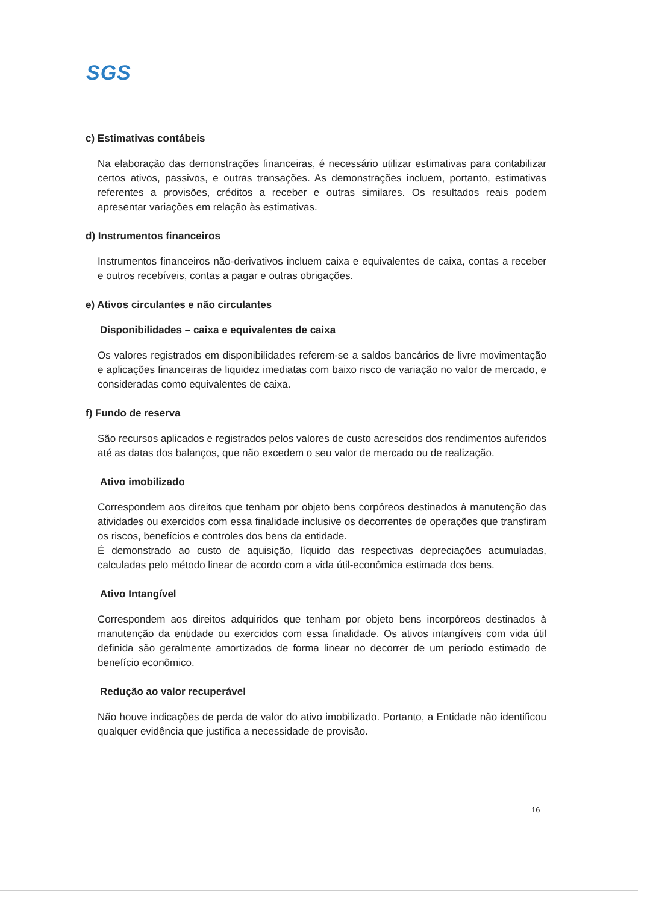SGS
c) Estimativas contábeis
Na elaboração das demonstrações financeiras, é necessário utilizar estimativas para contabilizar certos ativos, passivos, e outras transações. As demonstrações incluem, portanto, estimativas referentes a provisões, créditos a receber e outras similares. Os resultados reais podem apresentar variações em relação às estimativas.
d) Instrumentos financeiros
Instrumentos financeiros não-derivativos incluem caixa e equivalentes de caixa, contas a receber e outros recebíveis, contas a pagar e outras obrigações.
e) Ativos circulantes e não circulantes
Disponibilidades – caixa e equivalentes de caixa
Os valores registrados em disponibilidades referem-se a saldos bancários de livre movimentação e aplicações financeiras de liquidez imediatas com baixo risco de variação no valor de mercado, e consideradas como equivalentes de caixa.
f) Fundo de reserva
São recursos aplicados e registrados pelos valores de custo acrescidos dos rendimentos auferidos até as datas dos balanços, que não excedem o seu valor de mercado ou de realização.
Ativo imobilizado
Correspondem aos direitos que tenham por objeto bens corpóreos destinados à manutenção das atividades ou exercidos com essa finalidade inclusive os decorrentes de operações que transfiram os riscos, benefícios e controles dos bens da entidade.
É demonstrado ao custo de aquisição, líquido das respectivas depreciações acumuladas, calculadas pelo método linear de acordo com a vida útil-econômica estimada dos bens.
Ativo Intangível
Correspondem aos direitos adquiridos que tenham por objeto bens incorpóreos destinados à manutenção da entidade ou exercidos com essa finalidade. Os ativos intangíveis com vida útil definida são geralmente amortizados de forma linear no decorrer de um período estimado de benefício econômico.
Redução ao valor recuperável
Não houve indicações de perda de valor do ativo imobilizado. Portanto, a Entidade não identificou qualquer evidência que justifica a necessidade de provisão.
16